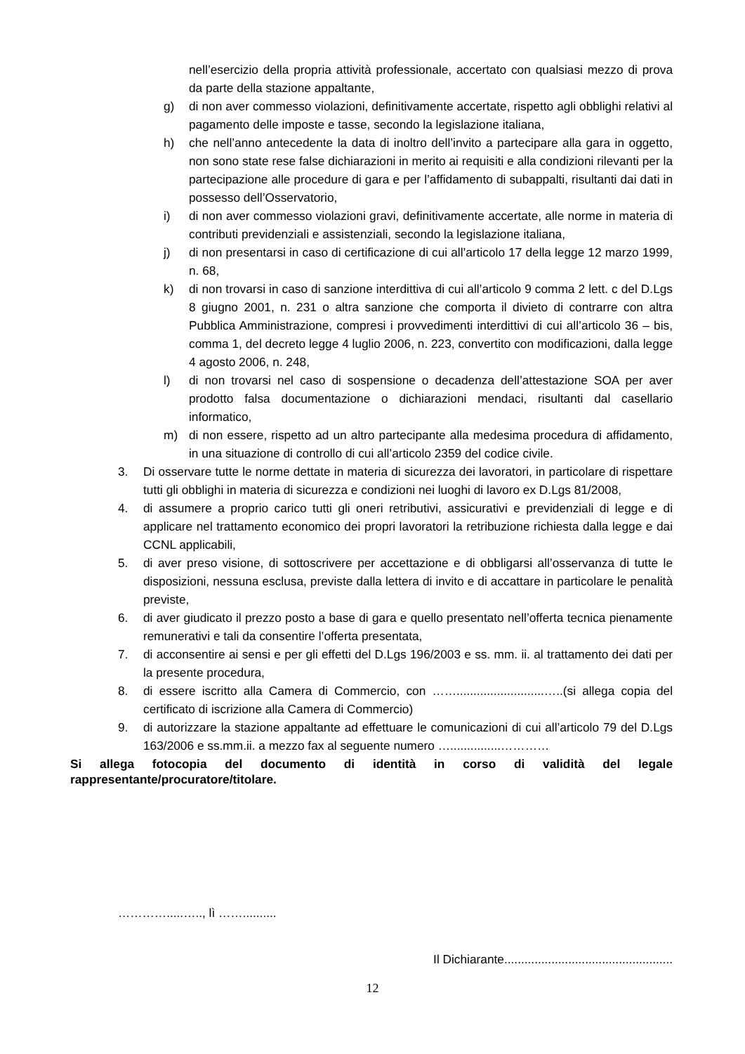nell’esercizio della propria attività professionale, accertato con qualsiasi mezzo di prova da parte della stazione appaltante,
g) di non aver commesso violazioni, definitivamente accertate, rispetto agli obblighi relativi al pagamento delle imposte e tasse, secondo la legislazione italiana,
h) che nell’anno antecedente la data di inoltro dell’invito a partecipare alla gara in oggetto, non sono state rese false dichiarazioni in merito ai requisiti e alla condizioni rilevanti per la partecipazione alle procedure di gara e per l’affidamento di subappalti, risultanti dai dati in possesso dell’Osservatorio,
i) di non aver commesso violazioni gravi, definitivamente accertate, alle norme in materia di contributi previdenziali e assistenziali, secondo la legislazione italiana,
j) di non presentarsi in caso di certificazione di cui all’articolo 17 della legge 12 marzo 1999, n. 68,
k) di non trovarsi in caso di sanzione interdittiva di cui all’articolo 9 comma 2 lett. c del D.Lgs 8 giugno 2001, n. 231 o altra sanzione che comporta il divieto di contrarre con altra Pubblica Amministrazione, compresi i provvedimenti interdittivi di cui all’articolo 36 – bis, comma 1, del decreto legge 4 luglio 2006, n. 223, convertito con modificazioni, dalla legge 4 agosto 2006, n. 248,
l) di non trovarsi nel caso di sospensione o decadenza dell’attestazione SOA per aver prodotto falsa documentazione o dichiarazioni mendaci, risultanti dal casellario informatico,
m) di non essere, rispetto ad un altro partecipante alla medesima procedura di affidamento, in una situazione di controllo di cui all’articolo 2359 del codice civile.
3. Di osservare tutte le norme dettate in materia di sicurezza dei lavoratori, in particolare di rispettare tutti gli obblighi in materia di sicurezza e condizioni nei luoghi di lavoro ex D.Lgs 81/2008,
4. di assumere a proprio carico tutti gli oneri retributivi, assicurativi e previdenziali di legge e di applicare nel trattamento economico dei propri lavoratori la retribuzione richiesta dalla legge e dai CCNL applicabili,
5. di aver preso visione, di sottoscrivere per accettazione e di obbligarsi all’osservanza di tutte le disposizioni, nessuna esclusa, previste dalla lettera di invito e di accattare in particolare le penalità previste,
6. di aver giudicato il prezzo posto a base di gara e quello presentato nell’offerta tecnica pienamente remunerativi e tali da consentire l’offerta presentata,
7. di acconsentire ai sensi e per gli effetti del D.Lgs 196/2003 e ss. mm. ii. al trattamento dei dati per la presente procedura,
8. di essere iscritto alla Camera di Commercio, con ……..........................…..(si allega copia del certificato di iscrizione alla Camera di Commercio)
9. di autorizzare la stazione appaltante ad effettuare le comunicazioni di cui all’articolo 79 del D.Lgs 163/2006 e ss.mm.ii. a mezzo fax al seguente numero …...............…………
Si allega fotocopia del documento di identità in corso di validità del legale rappresentante/procuratore/titolare.
………….....….., lì ……..........
Il Dichiarante..................................................
12